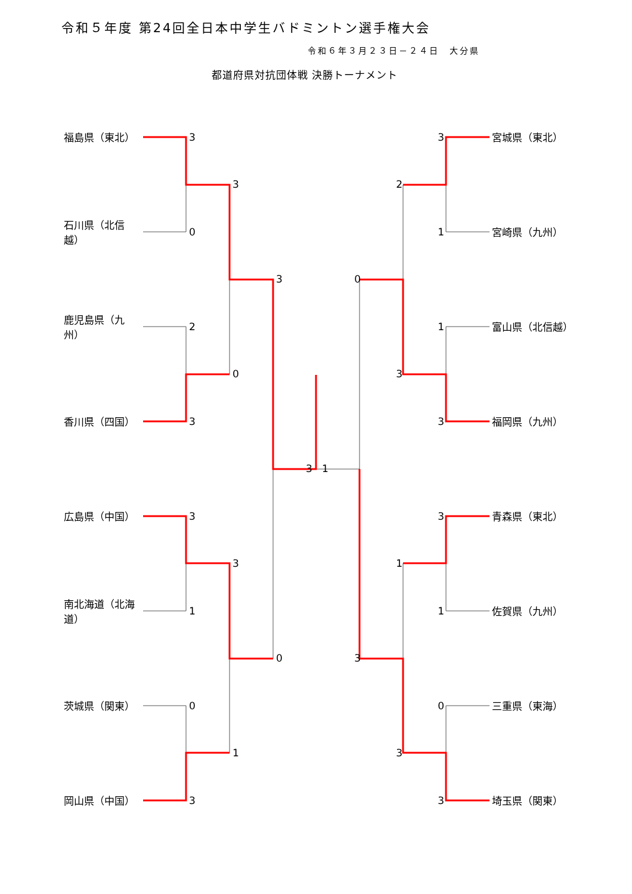令和５年度 第24回全日本中学生バドミントン選手権大会
令和６年３月２３日－２４日　大分県
都道府県対抗団体戦 決勝トーナメント
福島県（東北） 3 3 宮城県（東北） 3 2 石川県（北信越） 0 1 宮崎県（九州） 3 0 鹿児島県（九州） 2 1 富山県（北信越） 0 3 香川県（四国） 3 3 福岡県（九州） 3 1 広島県（中国） 3 3 青森県（東北） 3 1 南北海道（北海道） 1 1 佐賀県（九州） 0 3 茨城県（関東） 0 0 三重県（東海） 1 3 岡山県（中国） 3 3 埼玉県（関東）